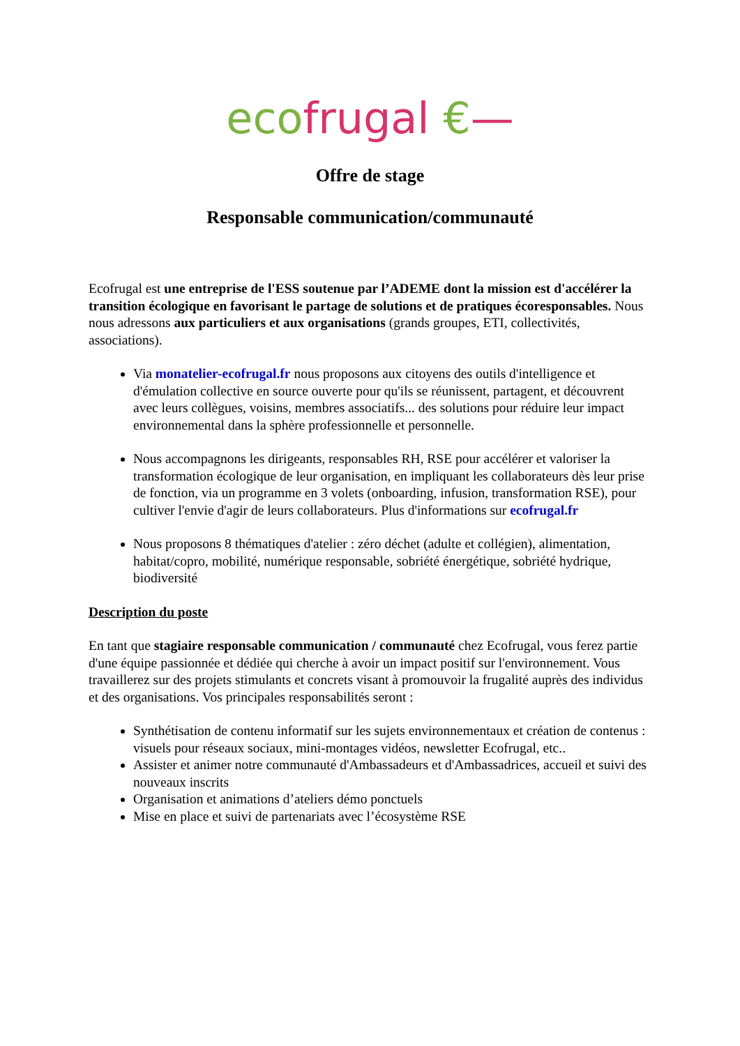eco frugal €—
Offre de stage
Responsable communication/communauté
Ecofrugal est une entreprise de l'ESS soutenue par l’ADEME dont la mission est d'accélérer la transition écologique en favorisant le partage de solutions et de pratiques écoresponsables. Nous nous adressons aux particuliers et aux organisations (grands groupes, ETI, collectivités, associations).
Via monatelier-ecofrugal.fr nous proposons aux citoyens des outils d'intelligence et d'émulation collective en source ouverte pour qu'ils se réunissent, partagent, et découvrent avec leurs collègues, voisins, membres associatifs... des solutions pour réduire leur impact environnemental dans la sphère professionnelle et personnelle.
Nous accompagnons les dirigeants, responsables RH, RSE pour accélérer et valoriser la transformation écologique de leur organisation, en impliquant les collaborateurs dès leur prise de fonction, via un programme en 3 volets (onboarding, infusion, transformation RSE), pour cultiver l'envie d'agir de leurs collaborateurs. Plus d'informations sur ecofrugal.fr
Nous proposons 8 thématiques d'atelier : zéro déchet (adulte et collégien), alimentation, habitat/copro, mobilité, numérique responsable, sobriété énergétique, sobriété hydrique, biodiversité
Description du poste
En tant que stagiaire responsable communication / communauté chez Ecofrugal, vous ferez partie d'une équipe passionnée et dédiée qui cherche à avoir un impact positif sur l'environnement. Vous travaillerez sur des projets stimulants et concrets visant à promouvoir la frugalité auprès des individus et des organisations. Vos principales responsabilités seront :
Synthétisation de contenu informatif sur les sujets environnementaux et création de contenus : visuels pour réseaux sociaux, mini-montages vidéos, newsletter Ecofrugal, etc..
Assister et animer notre communauté d'Ambassadeurs et d'Ambassadrices, accueil et suivi des nouveaux inscrits
Organisation et animations d’ateliers démo ponctuels
Mise en place et suivi de partenariats avec l’écosystème RSE